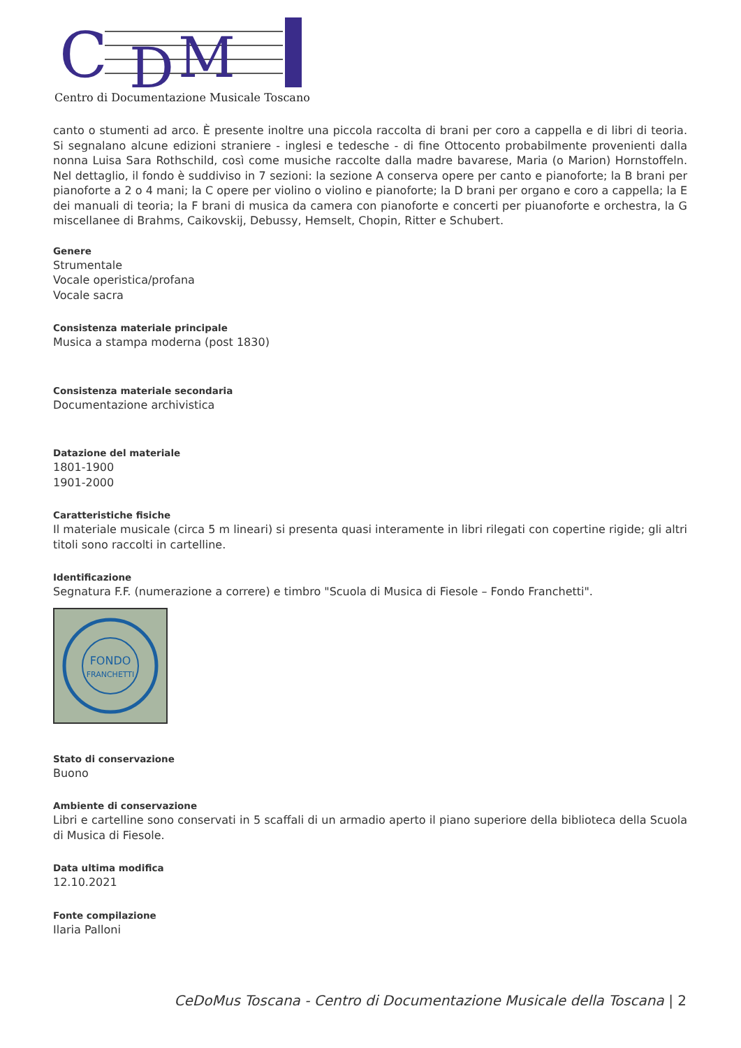C
D
M
Centro di Documentazione Musicale Toscano
canto o stumenti ad arco. È presente inoltre una piccola raccolta di brani per coro a cappella e di libri di teoria. Si segnalano alcune edizioni straniere - inglesi e tedesche - di fine Ottocento probabilmente provenienti dalla nonna Luisa Sara Rothschild, così come musiche raccolte dalla madre bavarese, Maria (o Marion) Hornstoffeln. Nel dettaglio, il fondo è suddiviso in 7 sezioni: la sezione A conserva opere per canto e pianoforte; la B brani per pianoforte a 2 o 4 mani; la C opere per violino o violino e pianoforte; la D brani per organo e coro a cappella; la E dei manuali di teoria; la F brani di musica da camera con pianoforte e concerti per piuanoforte e orchestra, la G miscellanee di Brahms, Caikovskij, Debussy, Hemselt, Chopin, Ritter e Schubert.
Genere
Strumentale
Vocale operistica/profana
Vocale sacra
Consistenza materiale principale
Musica a stampa moderna (post 1830)
Consistenza materiale secondaria
Documentazione archivistica
Datazione del materiale
1801-1900
1901-2000
Caratteristiche fisiche
Il materiale musicale (circa 5 m lineari) si presenta quasi interamente in libri rilegati con copertine rigide; gli altri titoli sono raccolti in cartelline.
Identificazione
Segnatura F.F. (numerazione a correre) e timbro "Scuola di Musica di Fiesole – Fondo Franchetti".
FONDO
FRANCHETTI
Stato di conservazione
Buono
Ambiente di conservazione
Libri e cartelline sono conservati in 5 scaffali di un armadio aperto il piano superiore della biblioteca della Scuola di Musica di Fiesole.
Data ultima modifica
12.10.2021
Fonte compilazione
Ilaria Palloni
CeDoMus Toscana - Centro di Documentazione Musicale della Toscana | 2